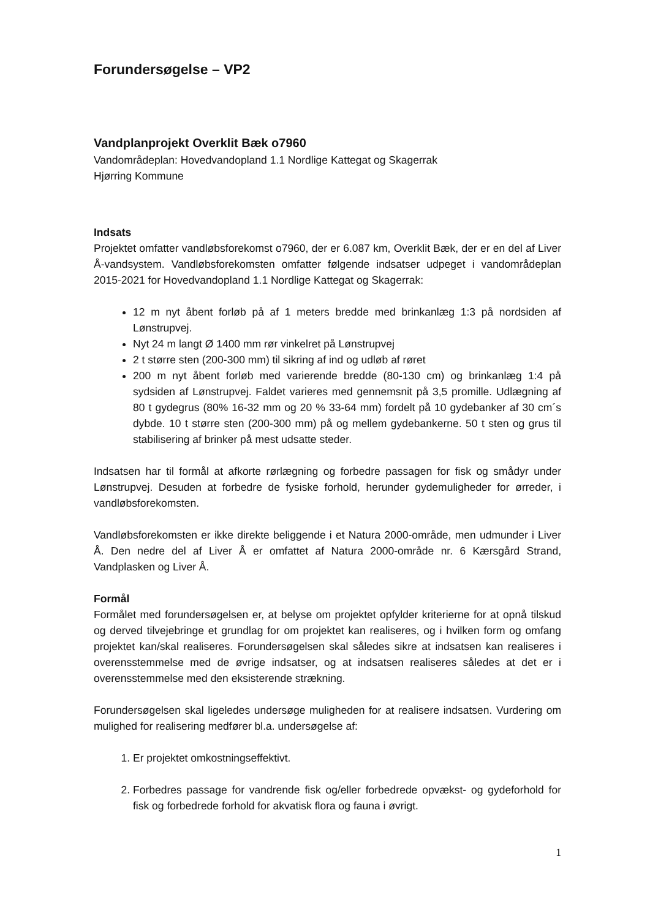Forundersøgelse – VP2
Vandplanprojekt Overklit Bæk o7960
Vandområdeplan: Hovedvandopland 1.1 Nordlige Kattegat og Skagerrak
Hjørring Kommune
Indsats
Projektet omfatter vandløbsforekomst o7960, der er 6.087 km, Overklit Bæk, der er en del af Liver Å-vandsystem. Vandløbsforekomsten omfatter følgende indsatser udpeget i vandområdeplan 2015-2021 for Hovedvandopland 1.1 Nordlige Kattegat og Skagerrak:
12 m nyt åbent forløb på af 1 meters bredde med brinkanlæg 1:3 på nordsiden af Lønstrupvej.
Nyt 24 m langt Ø 1400 mm rør vinkelret på Lønstrupvej
2 t større sten (200-300 mm) til sikring af ind og udløb af røret
200 m nyt åbent forløb med varierende bredde (80-130 cm) og brinkanlæg 1:4 på sydsiden af Lønstrupvej. Faldet varieres med gennemsnit på 3,5 promille. Udlægning af 80 t gydegrus (80% 16-32 mm og 20 % 33-64 mm) fordelt på 10 gydebanker af 30 cm´s dybde. 10 t større sten (200-300 mm) på og mellem gydebankerne. 50 t sten og grus til stabilisering af brinker på mest udsatte steder.
Indsatsen har til formål at afkorte rørlægning og forbedre passagen for fisk og smådyr under Lønstrupvej. Desuden at forbedre de fysiske forhold, herunder gydemuligheder for ørreder, i vandløbsforekomsten.
Vandløbsforekomsten er ikke direkte beliggende i et Natura 2000-område, men udmunder i Liver Å. Den nedre del af Liver Å er omfattet af Natura 2000-område nr. 6 Kærsgård Strand, Vandplasken og Liver Å.
Formål
Formålet med forundersøgelsen er, at belyse om projektet opfylder kriterierne for at opnå tilskud og derved tilvejebringe et grundlag for om projektet kan realiseres, og i hvilken form og omfang projektet kan/skal realiseres. Forundersøgelsen skal således sikre at indsatsen kan realiseres i overensstemmelse med de øvrige indsatser, og at indsatsen realiseres således at det er i overensstemmelse med den eksisterende strækning.
Forundersøgelsen skal ligeledes undersøge muligheden for at realisere indsatsen. Vurdering om mulighed for realisering medfører bl.a. undersøgelse af:
1. Er projektet omkostningseffektivt.
2. Forbedres passage for vandrende fisk og/eller forbedrede opvækst- og gydeforhold for fisk og forbedrede forhold for akvatisk flora og fauna i øvrigt.
1